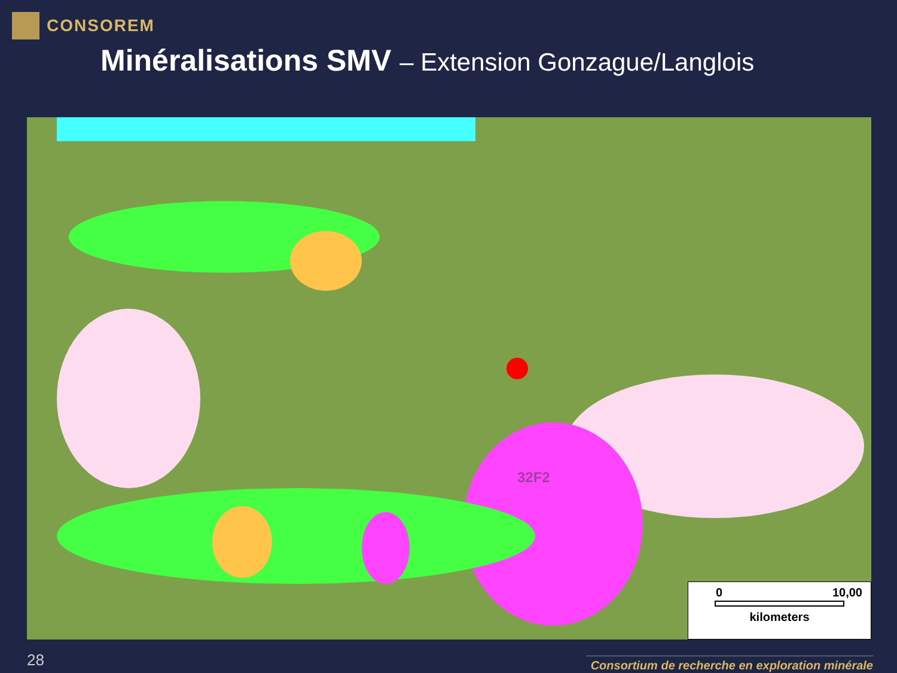CONSOREM
Minéralisations SMV – Extension Gonzague/Langlois
32F2
0 10,00
kilometers
28
Consortium de recherche en exploration minérale